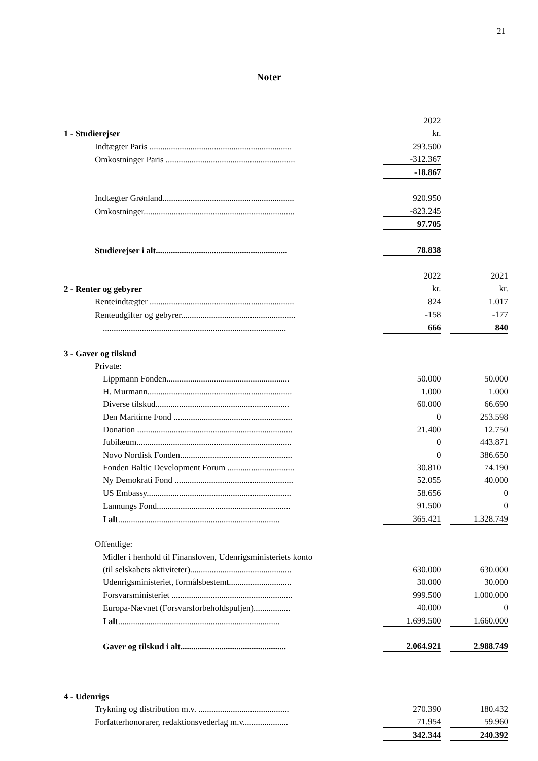21
Noter
| | | 2022 | | |
| 1 - Studierejser | | kr. | | |
| Indtægter Paris .................................................................. | | 293.500 | | |
| Omkostninger Paris ............................................................ | | -312.367 | | |
| | | -18.867 | | |
| Indtægter Grønland............................................................. | | 920.950 | | |
| Omkostninger...................................................................... | | -823.245 | | |
| | | 97.705 | | |
| Studierejser i alt............................................................. | | 78.838 | | |
| | | 2022 | | 2021 |
| 2 - Renter og gebyrer | | kr. | | kr. |
| Renteindtægter ................................................................... | | 824 | | 1.017 |
| Renteudgifter og gebyrer..................................................... | | -158 | | -177 |
| ..................................................................................... | | 666 | | 840 |
| 3 - Gaver og tilskud | | | | |
| Private: | | | | |
| Lippmann Fonden......................................................... | | 50.000 | | 50.000 |
| H. Murmann................................................................... | | 1.000 | | 1.000 |
| Diverse tilskud.............................................................. | | 60.000 | | 66.690 |
| Den Maritime Fond ....................................................... | | 0 | | 253.598 |
| Donation ........................................................................ | | 21.400 | | 12.750 |
| Jubilæum........................................................................ | | 0 | | 443.871 |
| Novo Nordisk Fonden.................................................... | | 0 | | 386.650 |
| Fonden Baltic Development Forum ............................... | | 30.810 | | 74.190 |
| Ny Demokrati Fond ....................................................... | | 52.055 | | 40.000 |
| US Embassy................................................................... | | 58.656 | | 0 |
| Lannungs Fond.............................................................. | | 91.500 | | 0 |
| I alt ........................................................................... | | 365.421 | | 1.328.749 |
| Offentlige: | | | | |
| Midler i henhold til Finansloven, Udenrigsministeriets konto | | | | |
| (til selskabets aktiviteter)............................................... | | 630.000 | | 630.000 |
| Udenrigsministeriet, formålsbestemt............................. | | 30.000 | | 30.000 |
| Forsvarsministeriet ........................................................ | | 999.500 | | 1.000.000 |
| Europa-Nævnet (Forsvarsforbeholdspuljen)................. | | 40.000 | | 0 |
| I alt ........................................................................... | | 1.699.500 | | 1.660.000 |
| Gaver og tilskud i alt................................................. | | 2.064.921 | | 2.988.749 |
| 4 - Udenrigs | | | | |
| Trykning og distribution m.v. .......................................... | | 270.390 | | 180.432 |
| Forfatterhonorarer, redaktionsvederlag m.v..................... | | 71.954 | | 59.960 |
| | | 342.344 | | 240.392 |